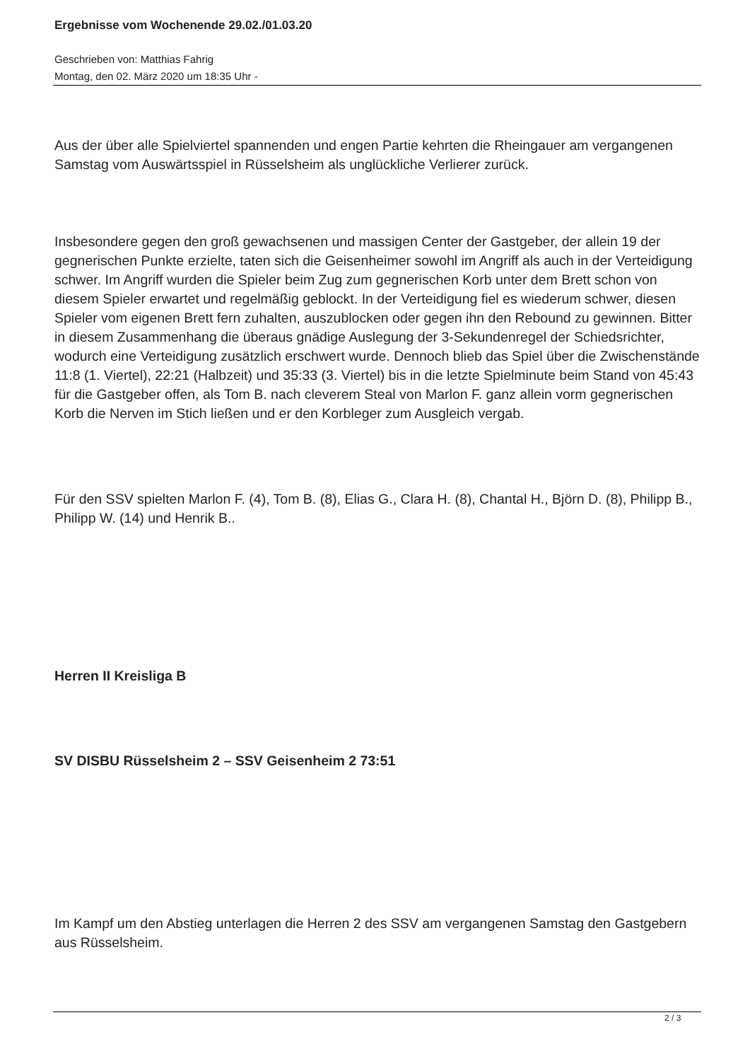Ergebnisse vom Wochenende 29.02./01.03.20
Geschrieben von: Matthias Fahrig
Montag, den 02. März 2020 um 18:35 Uhr -
Aus der über alle Spielviertel spannenden und engen Partie kehrten die Rheingauer am vergangenen Samstag vom Auswärtsspiel in Rüsselsheim als unglückliche Verlierer zurück.
Insbesondere gegen den groß gewachsenen und massigen Center der Gastgeber, der allein 19 der gegnerischen Punkte erzielte, taten sich die Geisenheimer sowohl im Angriff als auch in der Verteidigung schwer. Im Angriff wurden die Spieler beim Zug zum gegnerischen Korb unter dem Brett schon von diesem Spieler erwartet und regelmäßig geblockt. In der Verteidigung fiel es wiederum schwer, diesen Spieler vom eigenen Brett fern zuhalten, auszublocken oder gegen ihn den Rebound zu gewinnen. Bitter in diesem Zusammenhang die überaus gnädige Auslegung der 3-Sekundenregel der Schiedsrichter, wodurch eine Verteidigung zusätzlich erschwert wurde. Dennoch blieb das Spiel über die Zwischenstände 11:8 (1. Viertel), 22:21 (Halbzeit) und 35:33 (3. Viertel) bis in die letzte Spielminute beim Stand von 45:43 für die Gastgeber offen, als Tom B. nach cleverem Steal von Marlon F. ganz allein vorm gegnerischen Korb die Nerven im Stich ließen und er den Korbleger zum Ausgleich vergab.
Für den SSV spielten Marlon F. (4), Tom B. (8), Elias G., Clara H. (8), Chantal H., Björn D. (8), Philipp B., Philipp W. (14) und Henrik B..
Herren II Kreisliga B
SV DISBU Rüsselsheim 2 – SSV Geisenheim 2 73:51
Im Kampf um den Abstieg unterlagen die Herren 2 des SSV am vergangenen Samstag den Gastgebern aus Rüsselsheim.
2 / 3